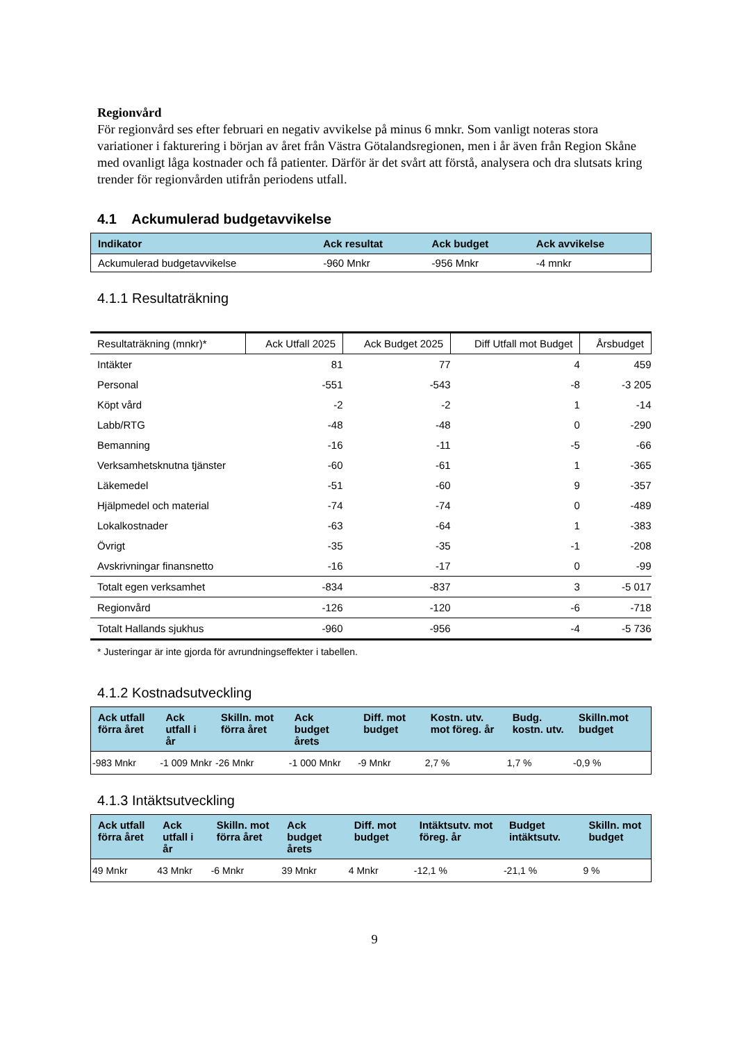Regionvård
För regionvård ses efter februari en negativ avvikelse på minus 6 mnkr. Som vanligt noteras stora variationer i fakturering i början av året från Västra Götalandsregionen, men i år även från Region Skåne med ovanligt låga kostnader och få patienter. Därför är det svårt att förstå, analysera och dra slutsats kring trender för regionvården utifrån periodens utfall.
4.1 Ackumulerad budgetavvikelse
| Indikator | Ack resultat | Ack budget | Ack avvikelse |
| --- | --- | --- | --- |
| Ackumulerad budgetavvikelse | -960 Mnkr | -956 Mnkr | -4 mnkr |
4.1.1 Resultaträkning
| Resultaträkning (mnkr)* | Ack Utfall 2025 | Ack Budget 2025 | Diff Utfall mot Budget | Årsbudget |
| --- | --- | --- | --- | --- |
| Intäkter | 81 | 77 | 4 | 459 |
| Personal | -551 | -543 | -8 | -3 205 |
| Köpt vård | -2 | -2 | 1 | -14 |
| Labb/RTG | -48 | -48 | 0 | -290 |
| Bemanning | -16 | -11 | -5 | -66 |
| Verksamhetsknutna tjänster | -60 | -61 | 1 | -365 |
| Läkemedel | -51 | -60 | 9 | -357 |
| Hjälpmedel och material | -74 | -74 | 0 | -489 |
| Lokalkostnader | -63 | -64 | 1 | -383 |
| Övrigt | -35 | -35 | -1 | -208 |
| Avskrivningar finansnetto | -16 | -17 | 0 | -99 |
| Totalt egen verksamhet | -834 | -837 | 3 | -5 017 |
| Regionvård | -126 | -120 | -6 | -718 |
| Totalt Hallands sjukhus | -960 | -956 | -4 | -5 736 |
* Justeringar är inte gjorda för avrundningseffekter i tabellen.
4.1.2 Kostnadsutveckling
| Ack utfall förra året | Ack utfall i år | Skilln. mot förra året | Ack budget årets | Diff. mot budget | Kostn. utv. mot föreg. år | Budg. kostn. utv. | Skilln.mot budget |
| --- | --- | --- | --- | --- | --- | --- | --- |
| -983 Mnkr | -1 009 Mnkr | -26 Mnkr | -1 000 Mnkr | -9 Mnkr | 2,7 % | 1,7 % | -0,9 % |
4.1.3 Intäktsutveckling
| Ack utfall förra året | Ack utfall i år | Skilln. mot förra året | Ack budget årets | Diff. mot budget | Intäktsutv. mot föreg. år | Budget intäktsutv. | Skilln. mot budget |
| --- | --- | --- | --- | --- | --- | --- | --- |
| 49 Mnkr | 43 Mnkr | -6 Mnkr | 39 Mnkr | 4 Mnkr | -12,1 % | -21,1 % | 9 % |
9